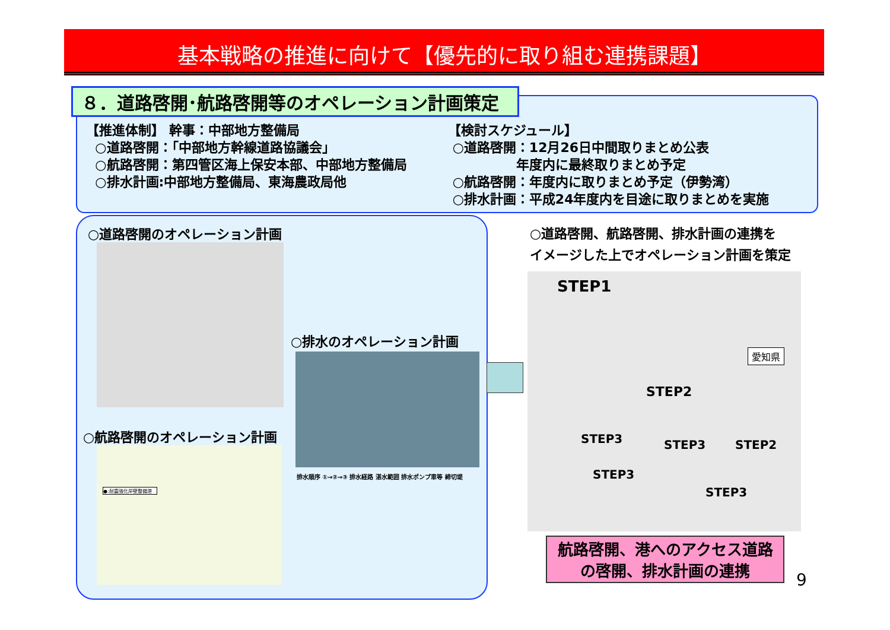基本戦略の推進に向けて【優先的に取り組む連携課題】
８．道路啓開･航路啓開等のオペレーション計画策定
【推進体制】 幹事：中部地方整備局
○道路啓開：「中部地方幹線道路協議会」
○航路啓開：第四管区海上保安本部、中部地方整備局
○排水計画:中部地方整備局、東海農政局他
【検討スケジュール】
○道路啓開：12月26日中間取りまとめ公表
年度内に最終取りまとめ予定
○航路啓開：年度内に取りまとめ予定（伊勢湾）
○排水計画：平成24年度内を目途に取りまとめを実施
○道路啓開のオペレーション計画
○排水のオペレーション計画
排水順序 ①→②→③ 排水経路 湛水範囲 排水ポンプ車等 締切堤
○航路啓開のオペレーション計画
●:耐震強化岸壁整備港
○道路啓開、航路啓開、排水計画の連携を
イメージした上でオペレーション計画を策定
STEP1
愛知県
STEP2
STEP3 STEP3 STEP2
STEP3
STEP3
航路啓開、港へのアクセス道路
の啓開、排水計画の連携
9